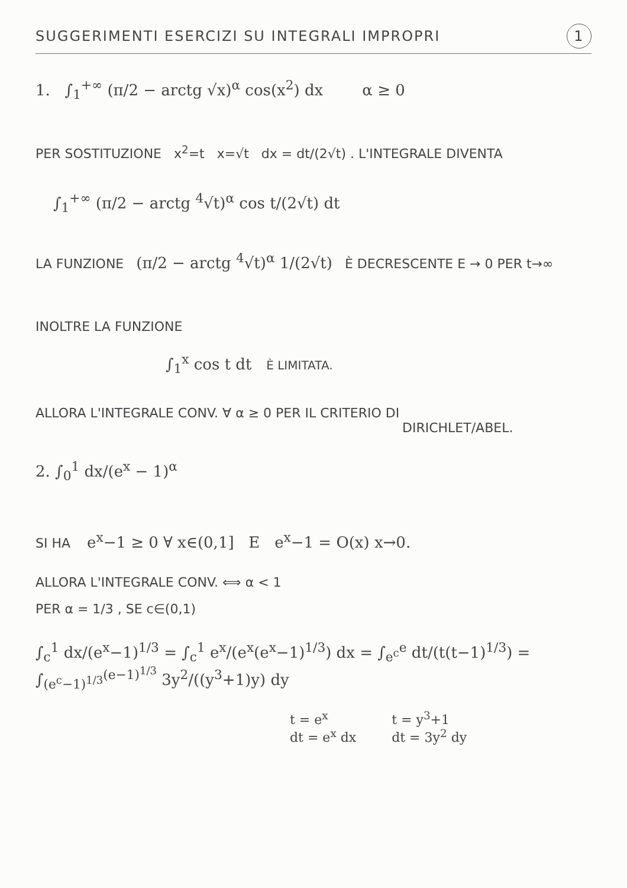SUGGERIMENTI ESERCIZI SU INTEGRALI IMPROPRI 1
1. ∫<sub>1</sub><sup>+∞</sup> (π/2 − arctg √x)<sup>α</sup> cos(x<sup>2</sup>) dx α ≥ 0
PER SOSTITUZIONE x<sup>2</sup>=t x=√t dx = dt/(2√t) . L'INTEGRALE DIVENTA
∫<sub>1</sub><sup>+∞</sup> (π/2 − arctg <sup>4</sup>√t)<sup>α</sup> cos t/(2√t) dt
LA FUNZIONE (π/2 − arctg <sup>4</sup>√t)<sup>α</sup> 1/(2√t) È DECRESCENTE E → 0 PER t→∞
INOLTRE LA FUNZIONE
∫<sub>1</sub><sup>x</sup> cos t dt È LIMITATA.
ALLORA L'INTEGRALE CONV. ∀ α ≥ 0 PER IL CRITERIO DI
DIRICHLET/ABEL.
2. ∫<sub>0</sub><sup>1</sup> dx/(e<sup>x</sup> − 1)<sup>α</sup>
SI HA e<sup>x</sup>−1 ≥ 0 ∀ x∈(0,1] E e<sup>x</sup>−1 = O(x) x→0.
ALLORA L'INTEGRALE CONV. ⟺ α < 1
PER α = 1/3 , SE c∈(0,1)
∫<sub>c</sub><sup>1</sup> dx/(e<sup>x</sup>−1)<sup>1/3</sup> = ∫<sub>c</sub><sup>1</sup> e<sup>x</sup>/(e<sup>x</sup>(e<sup>x</sup>−1)<sup>1/3</sup>) dx = ∫<sub>e<sup>c</sup></sub><sup>e</sup> dt/(t(t−1)<sup>1/3</sup>) = ∫<sub>(e<sup>c</sup>−1)<sup>1/3</sup></sub><sup>(e−1)<sup>1/3</sup></sup> 3y<sup>2</sup>/((y<sup>3</sup>+1)y) dy
t = e<sup>x</sup>
dt = e<sup>x</sup> dx
t = y<sup>3</sup>+1
dt = 3y<sup>2</sup> dy